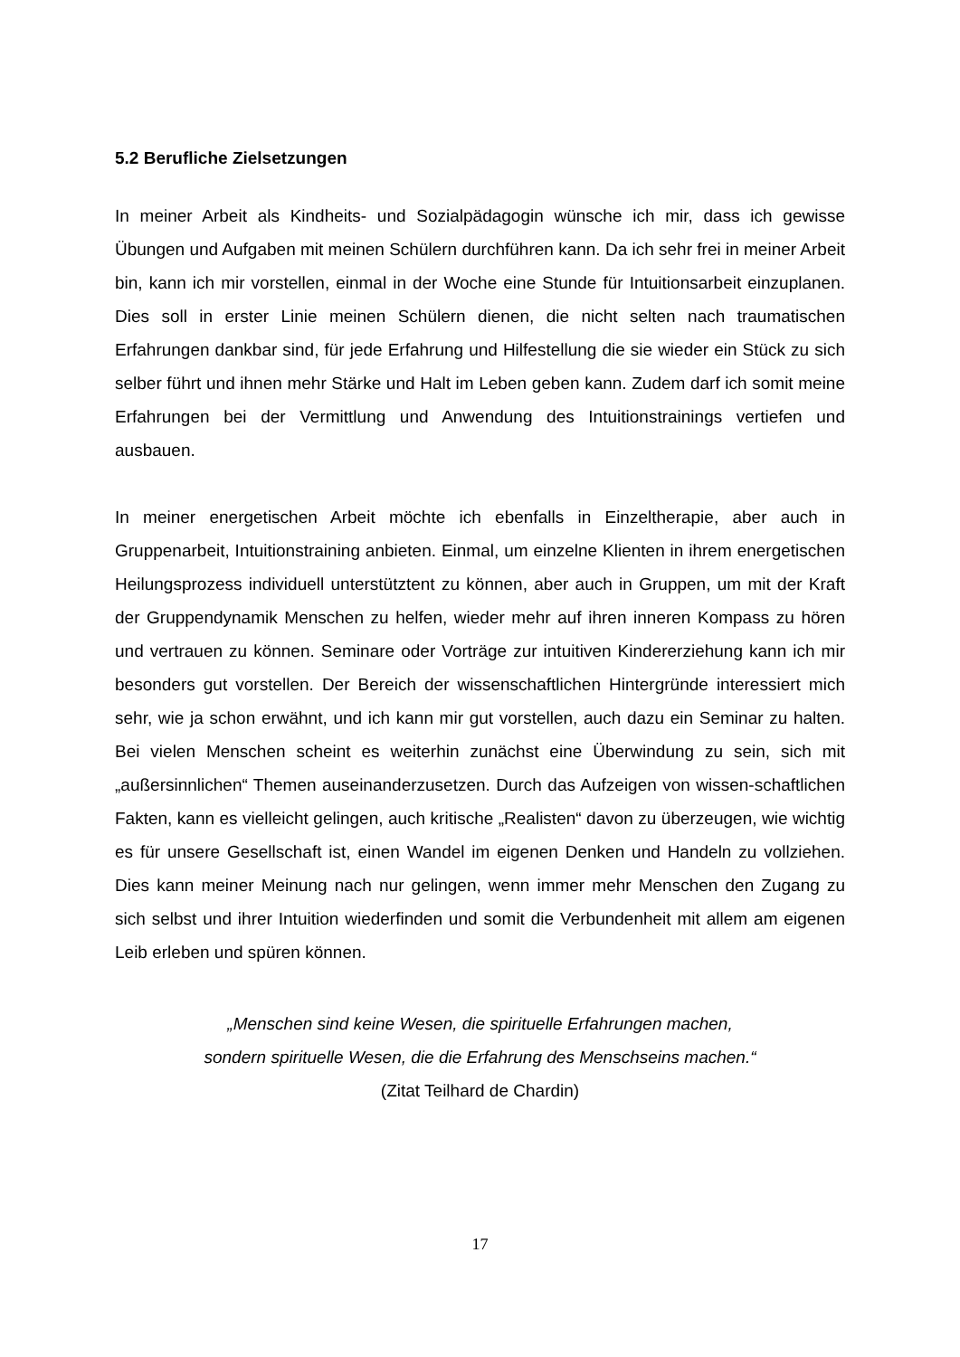5.2 Berufliche Zielsetzungen
In meiner Arbeit als Kindheits- und Sozialpädagogin wünsche ich mir, dass ich gewisse Übungen und Aufgaben mit meinen Schülern durchführen kann. Da ich sehr frei in meiner Arbeit bin, kann ich mir vorstellen, einmal in der Woche eine Stunde für Intuitionsarbeit einzuplanen. Dies soll in erster Linie meinen Schülern dienen, die nicht selten nach traumatischen Erfahrungen dankbar sind, für jede Erfahrung und Hilfestellung die sie wieder ein Stück zu sich selber führt und ihnen mehr Stärke und Halt im Leben geben kann. Zudem darf ich somit meine Erfahrungen bei der Vermittlung und Anwendung des Intuitionstrainings vertiefen und ausbauen.
In meiner energetischen Arbeit möchte ich ebenfalls in Einzeltherapie, aber auch in Gruppenarbeit, Intuitionstraining anbieten. Einmal, um einzelne Klienten in ihrem energetischen Heilungsprozess individuell unterstütztent zu können, aber auch in Gruppen, um mit der Kraft der Gruppendynamik Menschen zu helfen, wieder mehr auf ihren inneren Kompass zu hören und vertrauen zu können. Seminare oder Vorträge zur intuitiven Kindererziehung kann ich mir besonders gut vorstellen. Der Bereich der wissenschaftlichen Hintergründe interessiert mich sehr, wie ja schon erwähnt, und ich kann mir gut vorstellen, auch dazu ein Seminar zu halten. Bei vielen Menschen scheint es weiterhin zunächst eine Überwindung zu sein, sich mit „außersinnlichen“ Themen auseinanderzusetzen. Durch das Aufzeigen von wissen-schaftlichen Fakten, kann es vielleicht gelingen, auch kritische „Realisten“ davon zu überzeugen, wie wichtig es für unsere Gesellschaft ist, einen Wandel im eigenen Denken und Handeln zu vollziehen. Dies kann meiner Meinung nach nur gelingen, wenn immer mehr Menschen den Zugang zu sich selbst und ihrer Intuition wiederfinden und somit die Verbundenheit mit allem am eigenen Leib erleben und spüren können.
„Menschen sind keine Wesen, die spirituelle Erfahrungen machen,
sondern spirituelle Wesen, die die Erfahrung des Menschseins machen.“
(Zitat Teilhard de Chardin)
17